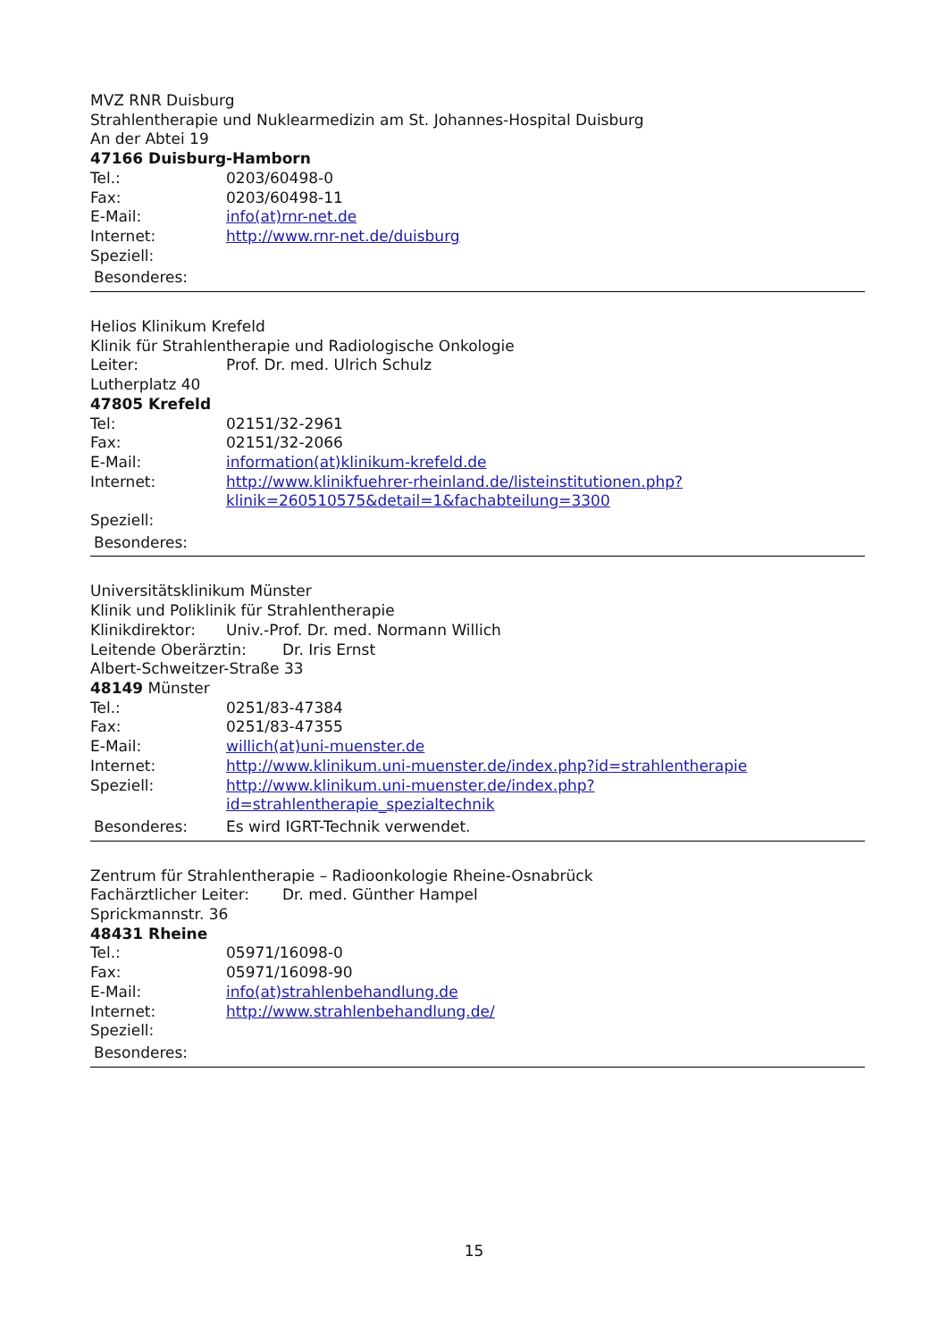MVZ RNR Duisburg
Strahlentherapie und Nuklearmedizin am St. Johannes-Hospital Duisburg
An der Abtei 19
47166 Duisburg-Hamborn
Tel.: 0203/60498-0
Fax: 0203/60498-11
E-Mail: info(at)rnr-net.de
Internet: http://www.rnr-net.de/duisburg
Speziell:
Besonderes:
Helios Klinikum Krefeld
Klinik für Strahlentherapie und Radiologische Onkologie
Leiter: Prof. Dr. med. Ulrich Schulz
Lutherplatz 40
47805 Krefeld
Tel: 02151/32-2961
Fax: 02151/32-2066
E-Mail: information(at)klinikum-krefeld.de
Internet: http://www.klinikfuehrer-rheinland.de/listeinstitutionen.php?
klinik=260510575&detail=1&fachabteilung=3300
Speziell:
Besonderes:
Universitätsklinikum Münster
Klinik und Poliklinik für Strahlentherapie
Klinikdirektor: Univ.-Prof. Dr. med. Normann Willich
Leitende Oberärztin: Dr. Iris Ernst
Albert-Schweitzer-Straße 33
48149 Münster
Tel.: 0251/83-47384
Fax: 0251/83-47355
E-Mail: willich(at)uni-muenster.de
Internet: http://www.klinikum.uni-muenster.de/index.php?id=strahlentherapie
Speziell: http://www.klinikum.uni-muenster.de/index.php?
id=strahlentherapie_spezialtechnik
Besonderes: Es wird IGRT-Technik verwendet.
Zentrum für Strahlentherapie – Radioonkologie Rheine-Osnabrück
Fachärztlicher Leiter: Dr. med. Günther Hampel
Sprickmannstr. 36
48431 Rheine
Tel.: 05971/16098-0
Fax: 05971/16098-90
E-Mail: info(at)strahlenbehandlung.de
Internet: http://www.strahlenbehandlung.de/
Speziell:
Besonderes:
15